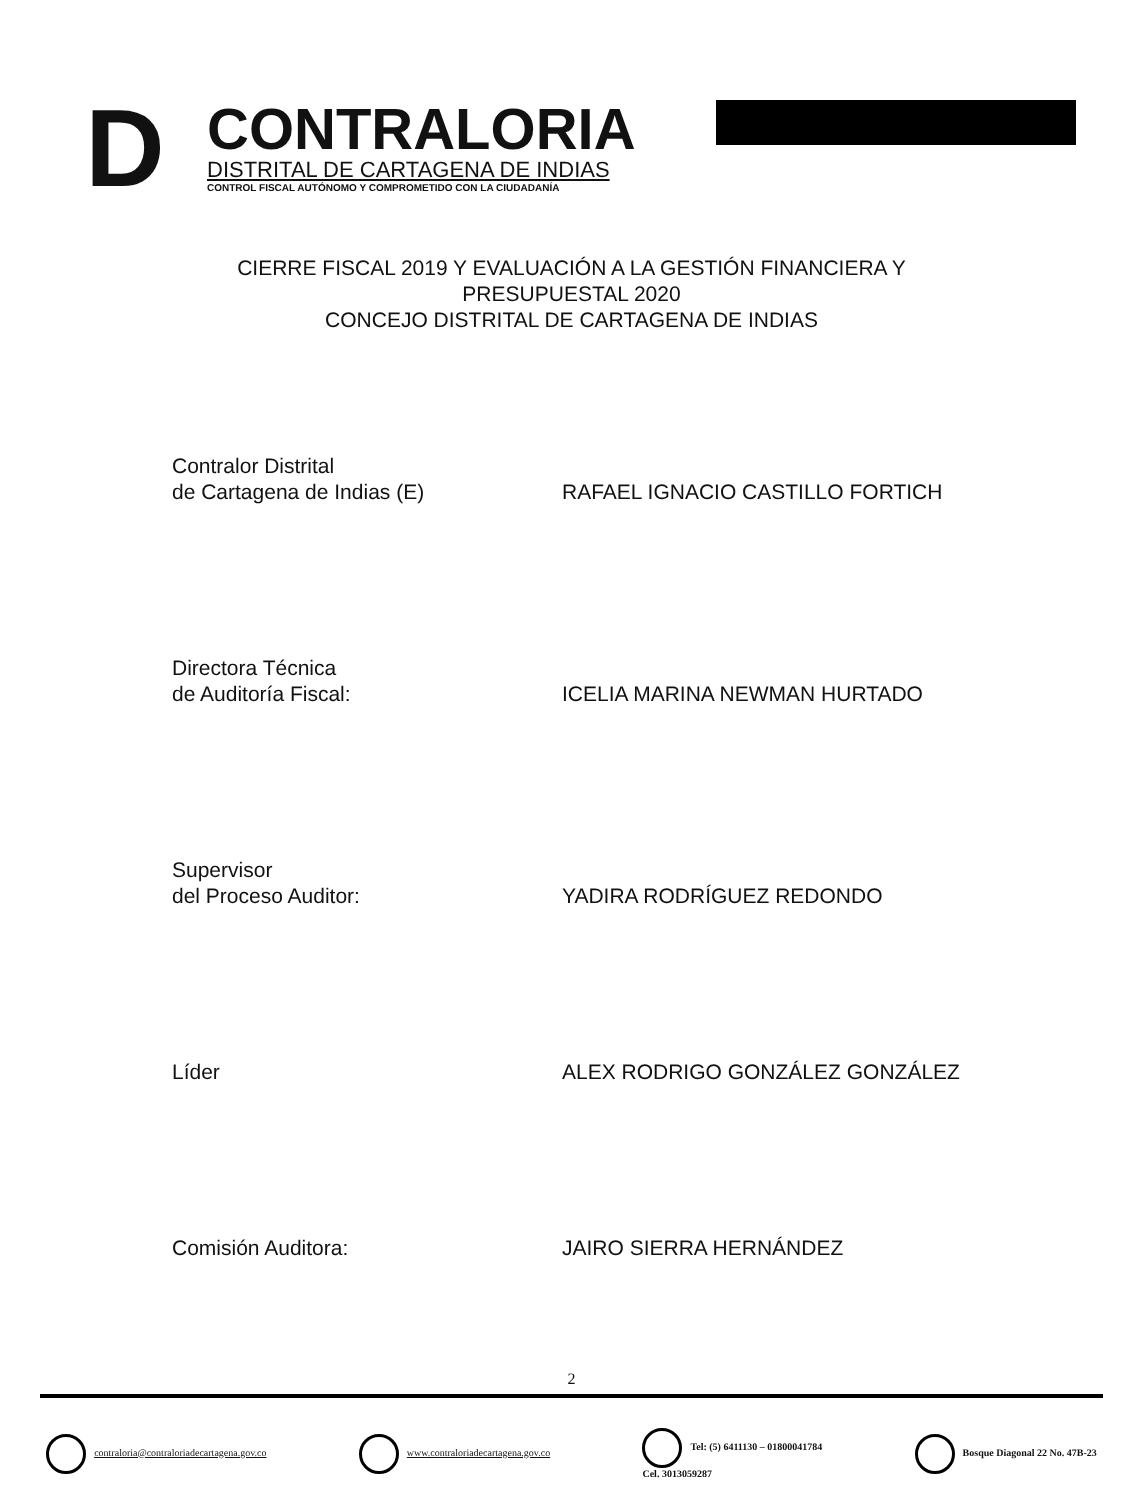D
CONTRALORIA
DISTRITAL DE CARTAGENA DE INDIAS
CONTROL FISCAL AUTÓNOMO Y COMPROMETIDO CON LA CIUDADANÍA
CIERRE FISCAL 2019 Y EVALUACIÓN A LA GESTIÓN FINANCIERA Y
PRESUPUESTAL 2020
CONCEJO DISTRITAL DE CARTAGENA DE INDIAS
Contralor Distrital
de Cartagena de Indias (E)
RAFAEL IGNACIO CASTILLO FORTICH
Directora Técnica
de Auditoría Fiscal:
ICELIA MARINA NEWMAN HURTADO
Supervisor
del Proceso Auditor:
YADIRA RODRÍGUEZ REDONDO
Líder ALEX RODRIGO GONZÁLEZ GONZÁLEZ
Comisión Auditora: JAIRO SIERRA HERNÁNDEZ
2
contraloria@contraloriadecartagena.gov.co
www.contraloriadecartagena.gov.co
Tel: (5) 6411130 – 01800041784
Cel. 3013059287
Bosque Diagonal 22 No. 47B-23